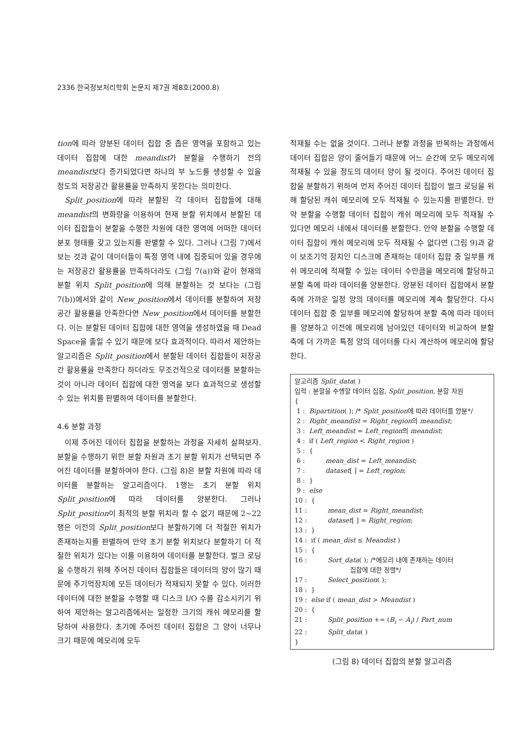2336 한국정보처리학회 논문지 제7권 제8호(2000.8)
tion에 따라 양분된 데이터 집합 중 좁은 영역을 포함하고 있는 데이터 집합에 대한 meandist가 분할을 수행하기 전의 meandist보다 증가되었다면 하나의 부 노드를 생성할 수 있을 정도의 저장공간 활용률을 만족하지 못한다는 의미한다.
Split_position에 따라 분할된 각 데이터 집합들에 대해 meandist의 변화량을 이용하여 현재 분할 위치에서 분할된 데이터 집합들이 분할을 수행한 차원에 대한 영역에 어떠한 데이터 분포 형태를 갖고 있는지를 판별할 수 있다. 그러나 (그림 7)에서 보는 것과 같이 데이터들이 특정 영역 내에 집중되어 있을 경우에는 저장공간 활용률을 만족하더라도 (그림 7(a))와 같이 현재의 분할 위치 Split_position에 의해 분할하는 것 보다는 (그림 7(b))에서와 같이 New_position에서 데이터를 분할하여 저장공간 활용률을 만족한다면 New_position에서 데이터를 분할한다. 이는 분할된 데이터 집합에 대한 영역을 생성하였을 때 Dead Space을 줄일 수 있기 때문에 보다 효과적이다. 따라서 제안하는 알고리즘은 Split_position에서 분할된 데이터 집합들이 저장공간 활용률을 만족한다 하더라도 무조건적으로 데이터를 분할하는 것이 아니라 데이터 집합에 대한 영역을 보다 효과적으로 생성할 수 있는 위치를 판별하여 데이터를 분할한다.
4.6 분할 과정
이제 주어진 데이터 집합을 분할하는 과정을 자세히 살펴보자. 분할을 수행하기 위한 분할 차원과 초기 분할 위치가 선택되면 주어진 데이터를 분할하여야 한다. (그림 8)은 분할 차원에 따라 데이터를 분할하는 알고리즘이다. 1행는 초기 분할 위치 Split_position에 따라 데이터를 양분한다. 그러나 Split_position이 최적의 분할 위치라 할 수 없기 때문에 2~22행은 이전의 Split_position보다 분할하기에 더 적절한 위치가 존재하는지를 판별하여 만약 초기 분할 위치보다 분할하기 더 적절한 위치가 있다는 이를 이용하여 데이터를 분할한다. 벌크 로딩을 수행하기 위해 주어진 데이터 집합들은 데이터의 양이 많기 때문에 주기억장치에 모든 데이터가 적재되지 못할 수 있다. 이러한 데이터에 대한 분할을 수행할 때 디스크 I/O 수를 감소시키기 위하여 제안하는 알고리즘에서는 일정한 크기의 캐쉬 메모리를 할당하여 사용한다. 초기에 주어진 데이터 집합은 그 양이 너무나 크기 때문에 메모리에 모두
적재될 수는 없을 것이다. 그러나 분할 과정을 반복하는 과정에서 데이터 집합은 양이 줄어들기 때문에 어느 순간에 모두 메모리에 적재될 수 있을 정도의 데이터 양이 될 것이다. 주어진 데이터 집합을 분할하기 위하여 먼저 주어진 데이터 집합이 벌크 로딩을 위해 할당된 캐쉬 메모리에 모두 적재될 수 있는지를 판별한다. 만약 분할을 수행할 데이터 집합이 캐쉬 메모리에 모두 적재될 수 있다면 메모리 내에서 데이터를 분할한다. 만약 분할을 수행할 데이터 집합이 캐쉬 메모리에 모두 적재될 수 없다면 (그림 9)과 같이 보조기억 장치인 디스크에 존재하는 데이터 집합 중 일부를 캐쉬 메모리에 적재할 수 있는 데이터 수만큼을 메모리에 할당하고 분할 축에 따라 데이터를 양분한다. 양분된 데이터 집합에서 분할 축에 가까운 일정 양의 데이터를 메모리에 계속 할당한다. 다시 데이터 집합 중 일부를 메모리에 할당하여 분할 축에 따라 데이터를 양분하고 이전에 메모리에 남아있던 데이터와 비교하여 분할 축에 더 가까운 특정 양의 데이터를 다시 계산하여 메모리에 할당한다.
알고리즘 Split_data( )
입력 : 분할을 수행할 데이터 집합, Split_position, 분할 차원
{
1 : Bipartition( ); /* Split_position에 따라 데이터를 양분*/
2 : Right_meandist = Right_region의 meandist;
3 : Left_meandist = Left_region의 meandist;
4 : if ( Left_region < Right_region )
5 : {
6 : mean_dist = Left_meandist;
7 : dataset[ ] = Left_region;
8 : }
9 : else
10 : {
11 : mean_dist = Right_meandist;
12 : dataset[ ] = Right_region;
13 : }
14 : if ( mean_dist ≤ Meandist )
15 : {
16 : Sort_data( ); /*메모리 내에 존재하는 데이터
집합에 대한 정렬*/
17 : Select_position( );
18 : }
19 : else if ( mean_dist > Meandist )
20 : {
21 : Split_position += (B<sub>i</sub> − A<sub>i</sub>) / Part_num
22 : Split_data( )
}
(그림 8) 데이터 집합의 분할 알고리즘